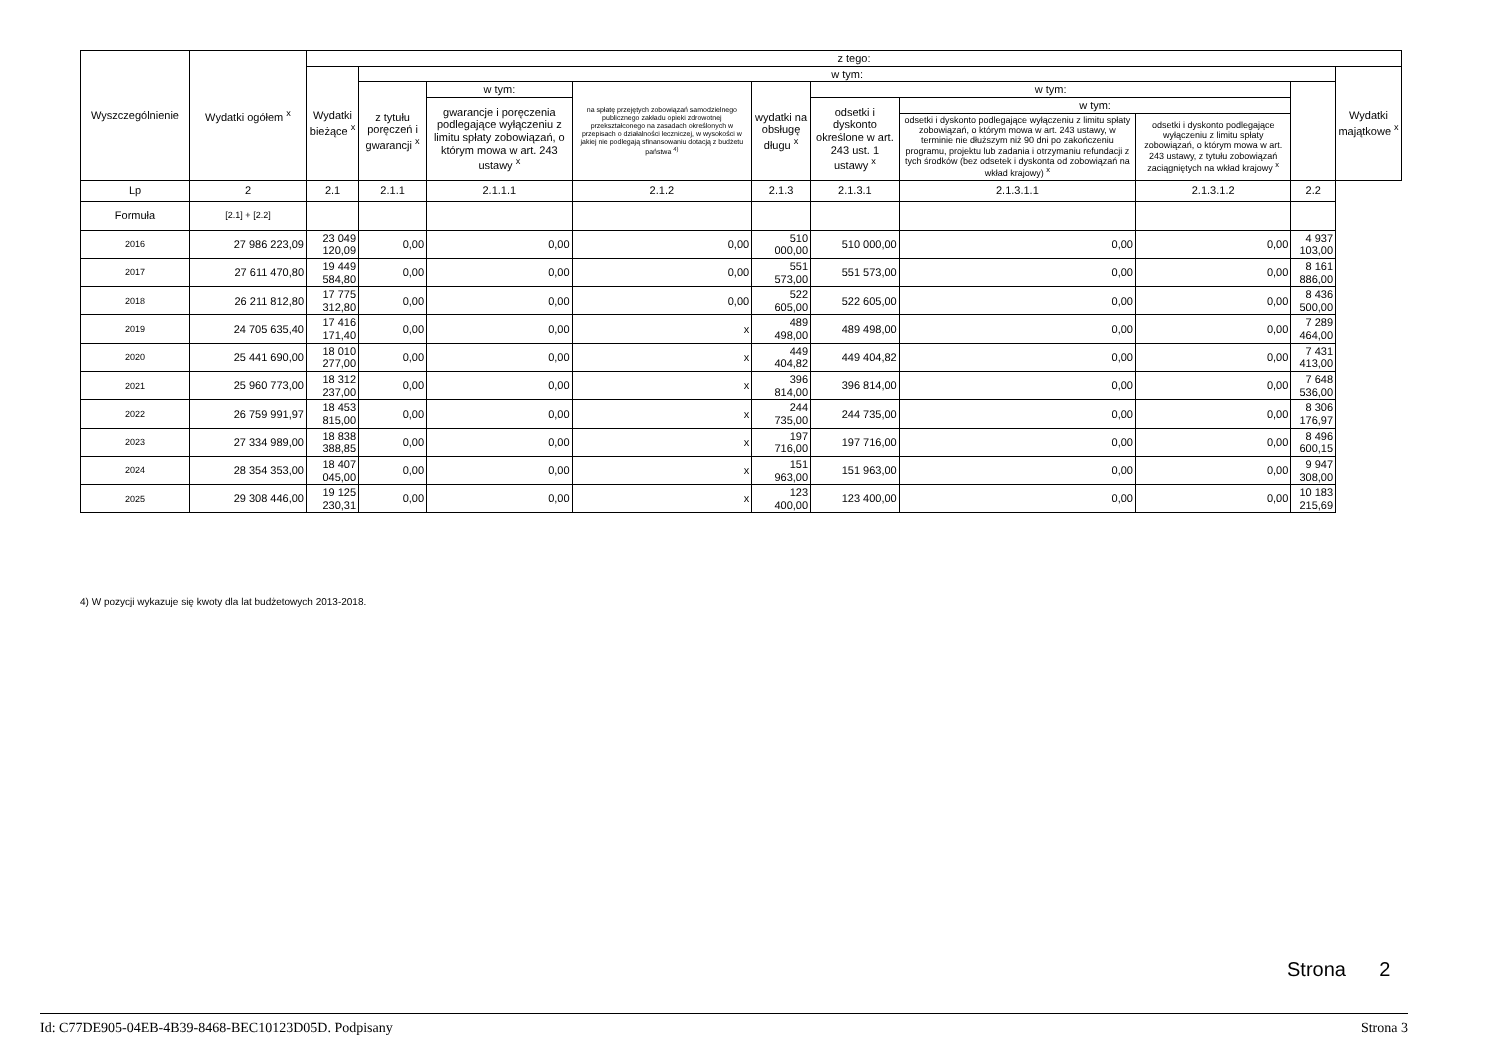| Wyszczególnienie | Wydatki ogółem <sup>x</sup> | z tego: | | | | | | | | | |
| --- | --- | --- | --- | --- | --- | --- | --- | --- | --- | --- | --- |
| | | Wydatki bieżące <sup>x</sup> | w tym: | | | | | | | | Wydatki majątkowe <sup>x</sup> |
| | | | z tytułu poręczeń i gwarancji <sup>x</sup> | w tym: | na spłatę przejętych zobowiązań samodzielnego publicznego zakładu opieki zdrowotnej przekształconego na zasadach określonych w przepisach o działalności leczniczej, w wysokości w jakiej nie podlegają sfinansowaniu dotacją z budżetu państwa <sup>4)</sup> | wydatki na obsługę długu <sup>x</sup> | w tym: | | | | |
| | | | | gwarancje i poręczenia podlegające wyłączeniu z limitu spłaty zobowiązań, o którym mowa w art. 243 ustawy <sup>x</sup> | | | odsetki i dyskonto określone w art. 243 ust. 1 ustawy <sup>x</sup> | w tym: | | | |
| | | | | | | | | odsetki i dyskonto podlegające wyłączeniu z limitu spłaty zobowiązań, o którym mowa w art. 243 ustawy, w terminie nie dłuższym niż 90 dni po zakończeniu programu, projektu lub zadania i otrzymaniu refundacji z tych środków (bez odsetek i dyskonta od zobowiązań na wkład krajowy) <sup>x</sup> | odsetki i dyskonto podlegające wyłączeniu z limitu spłaty zobowiązań, o którym mowa w art. 243 ustawy, z tytułu zobowiązań zaciągniętych na wkład krajowy <sup>x</sup> | | |
| Lp | 2 | 2.1 | 2.1.1 | 2.1.1.1 | 2.1.2 | 2.1.3 | 2.1.3.1 | 2.1.3.1.1 | 2.1.3.1.2 | 2.2 | |
| Formuła | [2.1] + [2.2] | | | | | | | | | | |
| 2016 | 27 986 223,09 | 23 049 120,09 | 0,00 | 0,00 | 0,00 | 510 000,00 | 510 000,00 | 0,00 | 0,00 | 4 937 103,00 | |
| 2017 | 27 611 470,80 | 19 449 584,80 | 0,00 | 0,00 | 0,00 | 551 573,00 | 551 573,00 | 0,00 | 0,00 | 8 161 886,00 | |
| 2018 | 26 211 812,80 | 17 775 312,80 | 0,00 | 0,00 | 0,00 | 522 605,00 | 522 605,00 | 0,00 | 0,00 | 8 436 500,00 | |
| 2019 | 24 705 635,40 | 17 416 171,40 | 0,00 | 0,00 | x | 489 498,00 | 489 498,00 | 0,00 | 0,00 | 7 289 464,00 | |
| 2020 | 25 441 690,00 | 18 010 277,00 | 0,00 | 0,00 | x | 449 404,82 | 449 404,82 | 0,00 | 0,00 | 7 431 413,00 | |
| 2021 | 25 960 773,00 | 18 312 237,00 | 0,00 | 0,00 | x | 396 814,00 | 396 814,00 | 0,00 | 0,00 | 7 648 536,00 | |
| 2022 | 26 759 991,97 | 18 453 815,00 | 0,00 | 0,00 | x | 244 735,00 | 244 735,00 | 0,00 | 0,00 | 8 306 176,97 | |
| 2023 | 27 334 989,00 | 18 838 388,85 | 0,00 | 0,00 | x | 197 716,00 | 197 716,00 | 0,00 | 0,00 | 8 496 600,15 | |
| 2024 | 28 354 353,00 | 18 407 045,00 | 0,00 | 0,00 | x | 151 963,00 | 151 963,00 | 0,00 | 0,00 | 9 947 308,00 | |
| 2025 | 29 308 446,00 | 19 125 230,31 | 0,00 | 0,00 | x | 123 400,00 | 123 400,00 | 0,00 | 0,00 | 10 183 215,69 | |
4) W pozycji wykazuje się kwoty dla lat budżetowych 2013-2018.
Strona 2
Id: C77DE905-04EB-4B39-8468-BEC10123D05D. Podpisany Strona 3